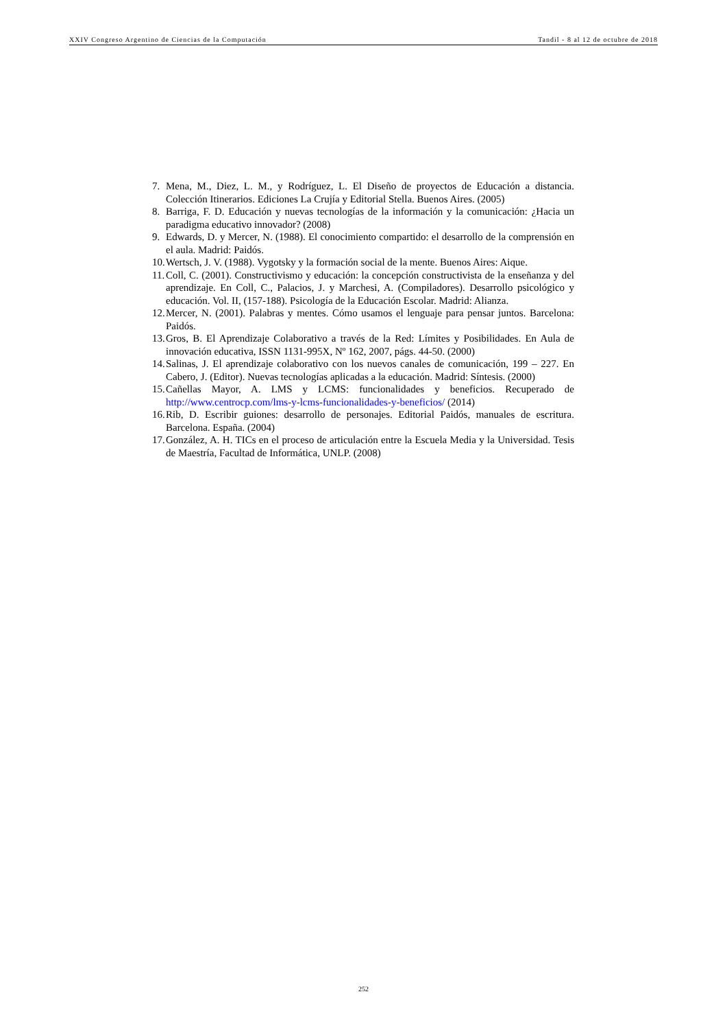XXIV Congreso Argentino de Ciencias de la Computación Tandil - 8 al 12 de octubre de 2018
7. Mena, M., Diez, L. M., y Rodríguez, L. El Diseño de proyectos de Educación a distancia. Colección Itinerarios. Ediciones La Crujía y Editorial Stella. Buenos Aires. (2005)
8. Barriga, F. D. Educación y nuevas tecnologías de la información y la comunicación: ¿Hacia un paradigma educativo innovador? (2008)
9. Edwards, D. y Mercer, N. (1988). El conocimiento compartido: el desarrollo de la comprensión en el aula. Madrid: Paidós.
10. Wertsch, J. V. (1988). Vygotsky y la formación social de la mente. Buenos Aires: Aique.
11. Coll, C. (2001). Constructivismo y educación: la concepción constructivista de la enseñanza y del aprendizaje. En Coll, C., Palacios, J. y Marchesi, A. (Compiladores). Desarrollo psicológico y educación. Vol. II, (157-188). Psicología de la Educación Escolar. Madrid: Alianza.
12. Mercer, N. (2001). Palabras y mentes. Cómo usamos el lenguaje para pensar juntos. Barcelona: Paidós.
13. Gros, B. El Aprendizaje Colaborativo a través de la Red: Límites y Posibilidades. En Aula de innovación educativa, ISSN 1131-995X, Nº 162, 2007, págs. 44-50. (2000)
14. Salinas, J. El aprendizaje colaborativo con los nuevos canales de comunicación, 199 – 227. En Cabero, J. (Editor). Nuevas tecnologías aplicadas a la educación. Madrid: Síntesis. (2000)
15. Cañellas Mayor, A. LMS y LCMS: funcionalidades y beneficios. Recuperado de http://www.centrocp.com/lms-y-lcms-funcionalidades-y-beneficios/ (2014)
16. Rib, D. Escribir guiones: desarrollo de personajes. Editorial Paidós, manuales de escritura. Barcelona. España. (2004)
17. González, A. H. TICs en el proceso de articulación entre la Escuela Media y la Universidad. Tesis de Maestría, Facultad de Informática, UNLP. (2008)
252